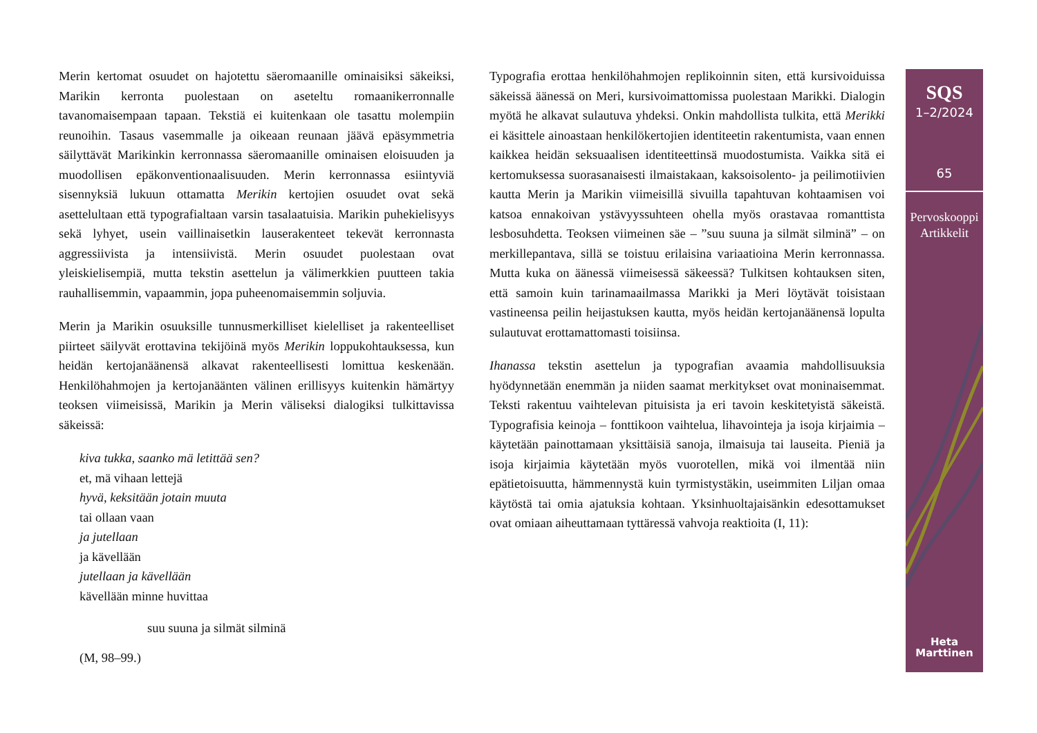Merin kertomat osuudet on hajotettu säeromaanille ominaisiksi säkeiksi, Marikin kerronta puolestaan on aseteltu romaanikerronnalle tavanomaisempaan tapaan. Tekstiä ei kuitenkaan ole tasattu molempiin reunoihin. Tasaus vasemmalle ja oikeaan reunaan jäävä epäsymmetria säilyttävät Marikinkin kerronnassa säeromaanille ominaisen eloisuuden ja muodollisen epäkonventionaalisuuden. Merin kerronnassa esiintyviä sisennyksiä lukuun ottamatta Merikin kertojien osuudet ovat sekä asettelultaan että typografialtaan varsin tasalaatuisia. Marikin puhekielisyys sekä lyhyet, usein vaillinaisetkin lauserakenteet tekevät kerronnasta aggressiivista ja intensiivistä. Merin osuudet puolestaan ovat yleiskielisempiä, mutta tekstin asettelun ja välimerkkien puutteen takia rauhallisemmin, vapaammin, jopa puheenomaisemmin soljuvia.
Merin ja Marikin osuuksille tunnusmerkilliset kielelliset ja rakenteelliset piirteet säilyvät erottavina tekijöinä myös Merikin loppukohtauksessa, kun heidän kertojanäänensä alkavat rakenteellisesti lomittua keskenään. Henkilöhahmojen ja kertojanäänten välinen erillisyys kuitenkin hämärtyy teoksen viimeisissä, Marikin ja Merin väliseksi dialogiksi tulkittavissa säkeissä:
kiva tukka, saanko mä letittää sen?
et, mä vihaan lettejä
hyvä, keksitään jotain muuta
tai ollaan vaan
ja jutellaan
ja kävellään
jutellaan ja kävellään
kävellään minne huvittaa
suu suuna ja silmät silminä
(M, 98–99.)
Typografia erottaa henkilöhahmojen replikoinnin siten, että kursivoiduissa säkeissä äänessä on Meri, kursivoimattomissa puolestaan Marikki. Dialogin myötä he alkavat sulautuva yhdeksi. Onkin mahdollista tulkita, että Merikki ei käsittele ainoastaan henkilökertojien identiteetin rakentumista, vaan ennen kaikkea heidän seksuaalisen identiteettinsä muodostumista. Vaikka sitä ei kertomuksessa suorasanaisesti ilmaistakaan, kaksoisolento- ja peilimotiivien kautta Merin ja Marikin viimeisillä sivuilla tapahtuvan kohtaamisen voi katsoa ennakoivan ystävyyssuhteen ohella myös orastavaa romanttista lesbosuhdetta. Teoksen viimeinen säe – ”suu suuna ja silmät silminä” – on merkillepantava, sillä se toistuu erilaisina variaatioina Merin kerronnassa. Mutta kuka on äänessä viimeisessä säkeessä? Tulkitsen kohtauksen siten, että samoin kuin tarinamaailmassa Marikki ja Meri löytävät toisistaan vastineensa peilin heijastuksen kautta, myös heidän kertojanäänensä lopulta sulautuvat erottamattomasti toisiinsa.
Ihanassa tekstin asettelun ja typografian avaamia mahdollisuuksia hyödynnetään enemmän ja niiden saamat merkitykset ovat moninaisemmat. Teksti rakentuu vaihtelevan pituisista ja eri tavoin keskitetyistä säkeistä. Typografisia keinoja – fonttikoon vaihtelua, lihavointeja ja isoja kirjaimia – käytetään painottamaan yksittäisiä sanoja, ilmaisuja tai lauseita. Pieniä ja isoja kirjaimia käytetään myös vuorotellen, mikä voi ilmentää niin epätietoisuutta, hämmennystä kuin tyrmistystäkin, useimmiten Liljan omaa käytöstä tai omia ajatuksia kohtaan. Yksinhuoltajaisänkin edesottamukset ovat omiaan aiheuttamaan tyttäressä vahvoja reaktioita (I, 11):
SQS
1–2/2024
65
Pervoskooppi
Artikkelit
Heta
Marttinen